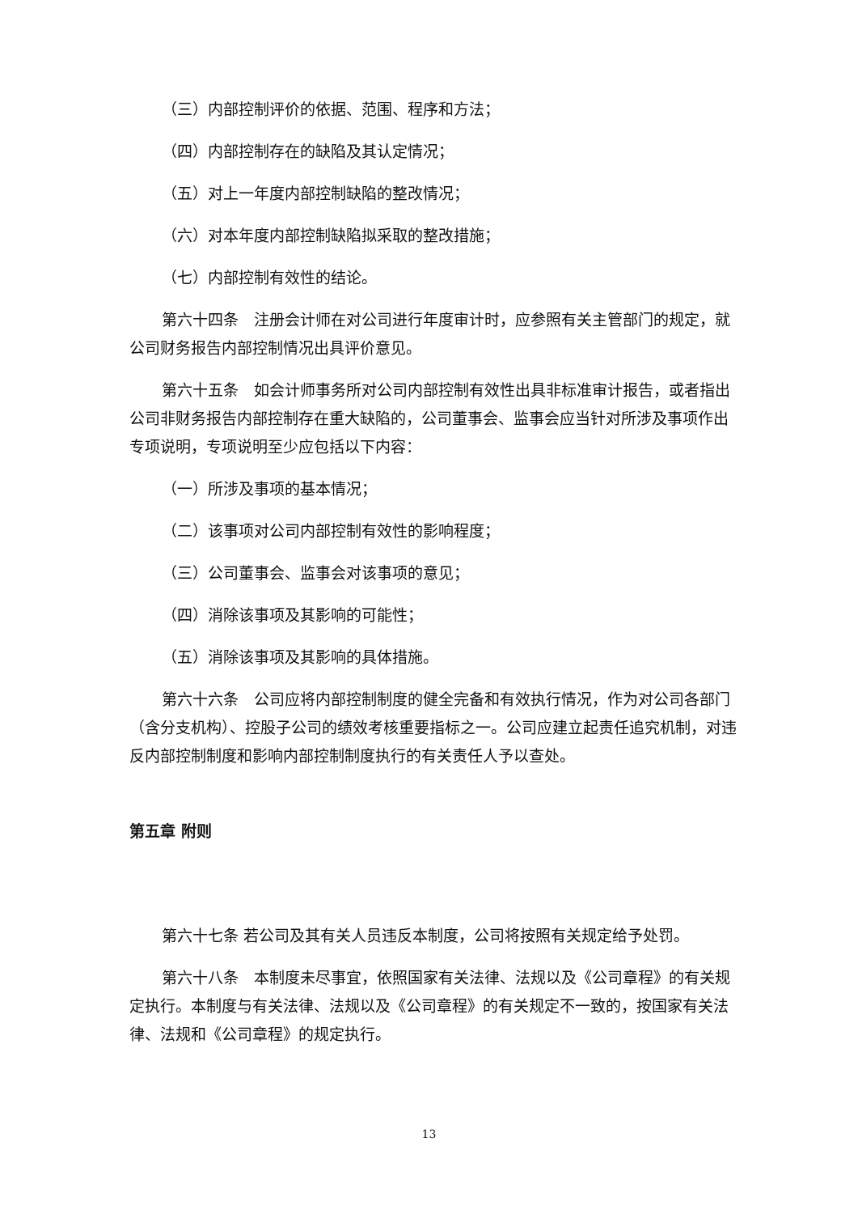（三）内部控制评价的依据、范围、程序和方法；
（四）内部控制存在的缺陷及其认定情况；
（五）对上一年度内部控制缺陷的整改情况；
（六）对本年度内部控制缺陷拟采取的整改措施；
（七）内部控制有效性的结论。
第六十四条　注册会计师在对公司进行年度审计时，应参照有关主管部门的规定，就公司财务报告内部控制情况出具评价意见。
第六十五条　如会计师事务所对公司内部控制有效性出具非标准审计报告，或者指出公司非财务报告内部控制存在重大缺陷的，公司董事会、监事会应当针对所涉及事项作出专项说明，专项说明至少应包括以下内容：
（一）所涉及事项的基本情况；
（二）该事项对公司内部控制有效性的影响程度；
（三）公司董事会、监事会对该事项的意见；
（四）消除该事项及其影响的可能性；
（五）消除该事项及其影响的具体措施。
第六十六条　公司应将内部控制制度的健全完备和有效执行情况，作为对公司各部门（含分支机构）、控股子公司的绩效考核重要指标之一。公司应建立起责任追究机制，对违反内部控制制度和影响内部控制制度执行的有关责任人予以查处。
第五章 附则
第六十七条 若公司及其有关人员违反本制度，公司将按照有关规定给予处罚。
第六十八条　本制度未尽事宜，依照国家有关法律、法规以及《公司章程》的有关规定执行。本制度与有关法律、法规以及《公司章程》的有关规定不一致的，按国家有关法律、法规和《公司章程》的规定执行。
13